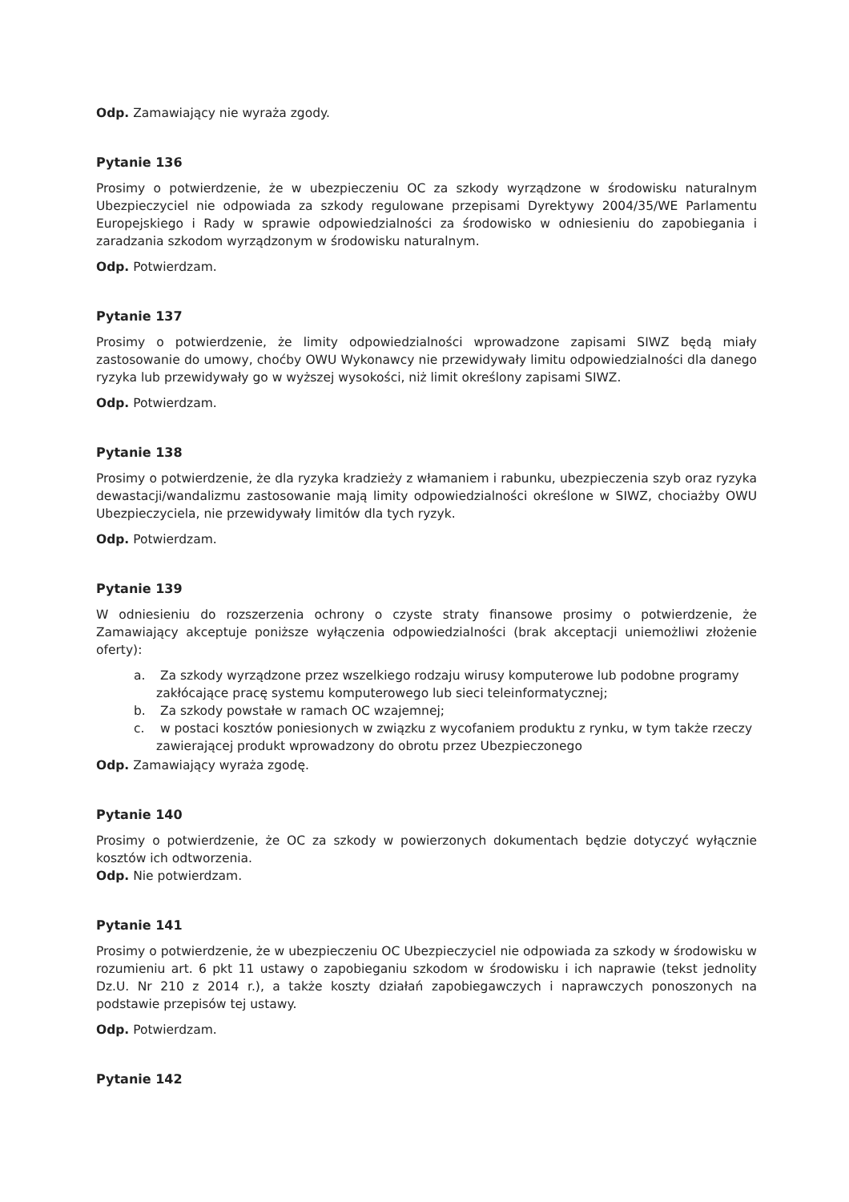Odp. Zamawiający nie wyraża zgody.
Pytanie 136
Prosimy o potwierdzenie, że w ubezpieczeniu OC za szkody wyrządzone w środowisku naturalnym Ubezpieczyciel nie odpowiada za szkody regulowane przepisami Dyrektywy 2004/35/WE Parlamentu Europejskiego i Rady w sprawie odpowiedzialności za środowisko w odniesieniu do zapobiegania i zaradzania szkodom wyrządzonym w środowisku naturalnym.
Odp. Potwierdzam.
Pytanie 137
Prosimy o potwierdzenie, że limity odpowiedzialności wprowadzone zapisami SIWZ będą miały zastosowanie do umowy, choćby OWU Wykonawcy nie przewidywały limitu odpowiedzialności dla danego ryzyka lub przewidywały go w wyższej wysokości, niż limit określony zapisami SIWZ.
Odp. Potwierdzam.
Pytanie 138
Prosimy o potwierdzenie, że dla ryzyka kradzieży z włamaniem i rabunku, ubezpieczenia szyb oraz ryzyka dewastacji/wandalizmu zastosowanie mają limity odpowiedzialności określone w SIWZ, chociażby OWU Ubezpieczyciela, nie przewidywały limitów dla tych ryzyk.
Odp. Potwierdzam.
Pytanie 139
W odniesieniu do rozszerzenia ochrony o czyste straty finansowe prosimy o potwierdzenie, że Zamawiający akceptuje poniższe wyłączenia odpowiedzialności (brak akceptacji uniemożliwi złożenie oferty):
a. Za szkody wyrządzone przez wszelkiego rodzaju wirusy komputerowe lub podobne programy zakłócające pracę systemu komputerowego lub sieci teleinformatycznej;
b. Za szkody powstałe w ramach OC wzajemnej;
c. w postaci kosztów poniesionych w związku z wycofaniem produktu z rynku, w tym także rzeczy zawierającej produkt wprowadzony do obrotu przez Ubezpieczonego
Odp. Zamawiający wyraża zgodę.
Pytanie 140
Prosimy o potwierdzenie, że OC za szkody w powierzonych dokumentach będzie dotyczyć wyłącznie kosztów ich odtworzenia.
Odp. Nie potwierdzam.
Pytanie 141
Prosimy o potwierdzenie, że w ubezpieczeniu OC Ubezpieczyciel nie odpowiada za szkody w środowisku w rozumieniu art. 6 pkt 11 ustawy o zapobieganiu szkodom w środowisku i ich naprawie (tekst jednolity Dz.U. Nr 210 z 2014 r.), a także koszty działań zapobiegawczych i naprawczych ponoszonych na podstawie przepisów tej ustawy.
Odp. Potwierdzam.
Pytanie 142